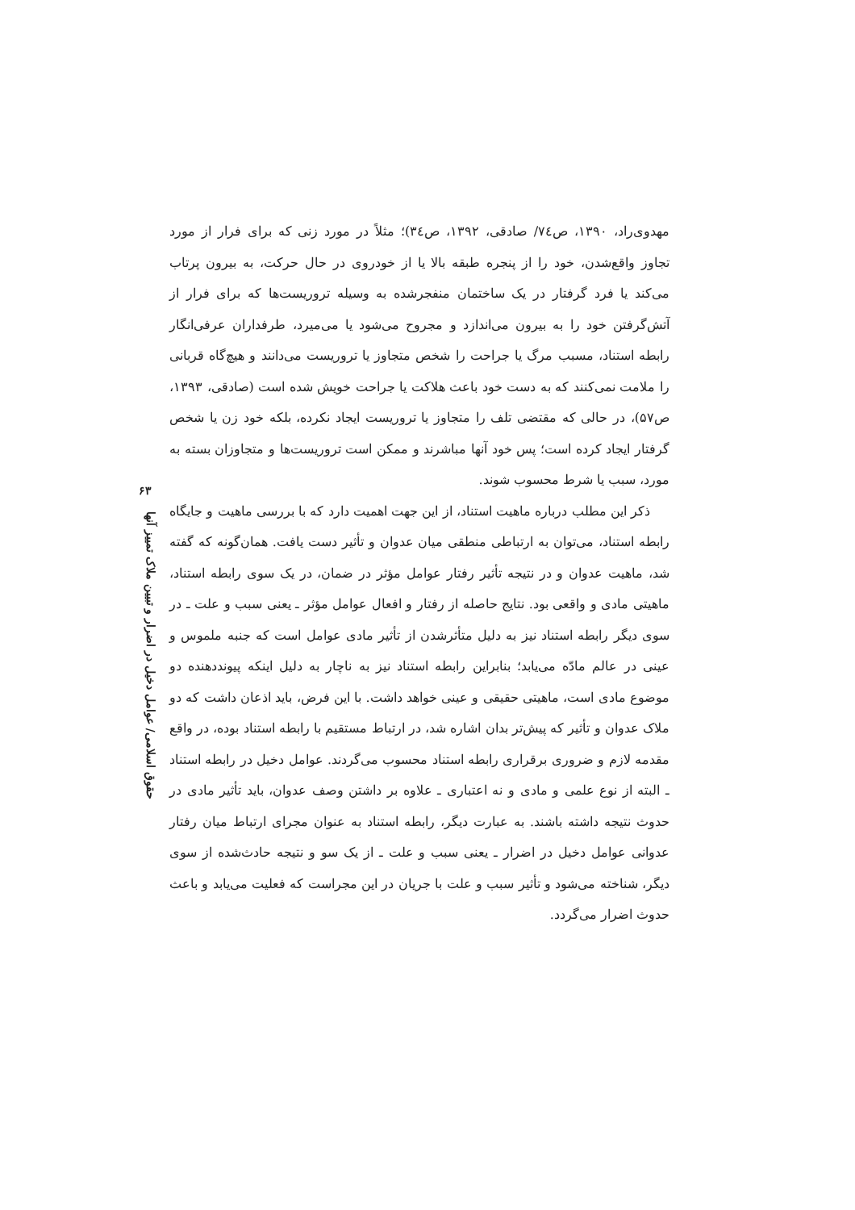۶۳
حقوق اسلامی/ عوامل دخیل در اضرار و تبیین ملاک تمییز آنها
مهدوی‌راد، ۱۳۹۰، ص۷٤/ صادقی، ۱۳۹۲، ص۳٤)؛ مثلاً در مورد زنی که برای فرار از مورد تجاوز واقع‌شدن، خود را از پنجره طبقه بالا یا از خودروی در حال حرکت، به بیرون پرتاب می‌کند یا فرد گرفتار در یک ساختمان منفجرشده به وسیله تروریست‌ها که برای فرار از آتش‌گرفتن خود را به بیرون می‌اندازد و مجروح می‌شود یا می‌میرد، طرفداران عرفی‌انگار رابطه استناد، مسبب مرگ یا جراحت را شخص متجاوز یا تروریست می‌دانند و هیچ‌گاه قربانی را ملامت نمی‌کنند که به دست خود باعث هلاکت یا جراحت خویش شده است (صادقی، ۱۳۹۳، ص۵۷)، در حالی که مقتضی تلف را متجاوز یا تروریست ایجاد نکرده، بلکه خود زن یا شخص گرفتار ایجاد کرده است؛ پس خود آنها مباشرند و ممکن است تروریست‌ها و متجاوزان بسته به مورد، سبب یا شرط محسوب شوند.
ذکر این مطلب درباره ماهیت استناد، از این جهت اهمیت دارد که با بررسی ماهیت و جایگاه رابطه استناد، می‌توان به ارتباطی منطقی میان عدوان و تأثیر دست یافت. همان‌گونه که گفته شد، ماهیت عدوان و در نتیجه تأثیر رفتار عوامل مؤثر در ضمان، در یک سوی رابطه استناد، ماهیتی مادی و واقعی بود. نتایج حاصله از رفتار و افعال عوامل مؤثر ـ یعنی سبب و علت ـ در سوی دیگر رابطه استناد نیز به دلیل متأثرشدن از تأثیر مادی عوامل است که جنبه ملموس و عینی در عالم مادّه می‌یابد؛ بنابراین رابطه استناد نیز به ناچار به دلیل اینکه پیونددهنده دو موضوع مادی است، ماهیتی حقیقی و عینی خواهد داشت. با این فرض، باید اذعان داشت که دو ملاک عدوان و تأثیر که پیش‌تر بدان اشاره شد، در ارتباط مستقیم با رابطه استناد بوده، در واقع مقدمه لازم و ضروری برقراری رابطه استناد محسوب می‌گردند. عوامل دخیل در رابطه استناد ـ البته از نوع علمی و مادی و نه اعتباری ـ علاوه بر داشتن وصف عدوان، باید تأثیر مادی در حدوث نتیجه داشته باشند. به عبارت دیگر، رابطه استناد به عنوان مجرای ارتباط میان رفتار عدوانی عوامل دخیل در اضرار ـ یعنی سبب و علت ـ از یک سو و نتیجه حادث‌شده از سوی دیگر، شناخته می‌شود و تأثیر سبب و علت با جریان در این مجراست که فعلیت می‌یابد و باعث حدوث اضرار می‌گردد.